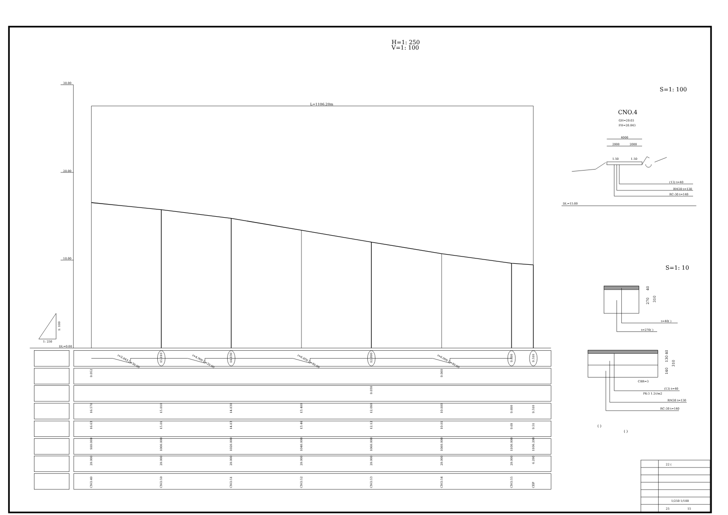H=1: 250
V=1: 100
30.00
20.00
10.00
DL=0.00
L=1106.20m
1: 250
1: 100
i=3.843 L=30.00
i=4.900 L=20.00
i=6.850 L=40.00
i=6.000 L=40.00
15.810
14.830
12.090
9.690
9.510
0.052
0.080
0.030
16.578
15.810
14.830
13.480
12.090
10.889
9.690
9.510
16.63
15.81
14.83
13.46
12.12
10.81
9.69
9.51
980.000
1000.000
1020.000
1040.000
1060.000
1080.000
1100.000
1106.200
20.000
20.000
20.000
20.000
20.000
20.000
20.000
6.200
CNO.49
CNO.50
CNO.51
CNO.52
CNO.53
CNO.54
CNO.55
CEP
S=1: 100
CNO.4
GH=20.03
FH=20.043
4000
2000
2000
1.50
1.50
(13) t=40
RM30 t=130
RC-30 t=140
DL=15.00
S=1: 10
40
270
310
t=40( )
t=270( )
40
130
140
310
CBR=3
(13) t=40
PK-3 1.2ℓ/m2
RM30 t=130
RC-30 t=140
( )
( )
22 (
1/250 1/100
25
15